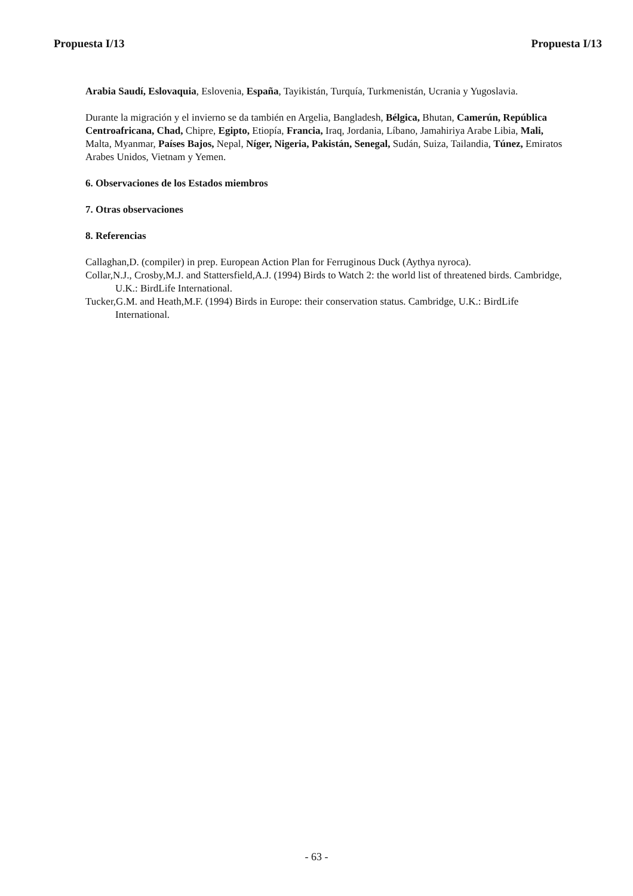Propuesta I/13 Propuesta I/13
Arabia Saudí, Eslovaquia, Eslovenia, España, Tayikistán, Turquía, Turkmenistán, Ucrania y Yugoslavia.
Durante la migración y el invierno se da también en Argelia, Bangladesh, Bélgica, Bhutan, Camerún, República Centroafricana, Chad, Chipre, Egipto, Etiopía, Francia, Iraq, Jordania, Líbano, Jamahiriya Arabe Libia, Mali, Malta, Myanmar, Países Bajos, Nepal, Níger, Nigeria, Pakistán, Senegal, Sudán, Suiza, Tailandia, Túnez, Emiratos Arabes Unidos, Vietnam y Yemen.
6. Observaciones de los Estados miembros
7. Otras observaciones
8. Referencias
Callaghan,D. (compiler) in prep. European Action Plan for Ferruginous Duck (Aythya nyroca).
Collar,N.J., Crosby,M.J. and Stattersfield,A.J. (1994) Birds to Watch 2: the world list of threatened birds. Cambridge, U.K.: BirdLife International.
Tucker,G.M. and Heath,M.F. (1994) Birds in Europe: their conservation status. Cambridge, U.K.: BirdLife International.
- 63 -